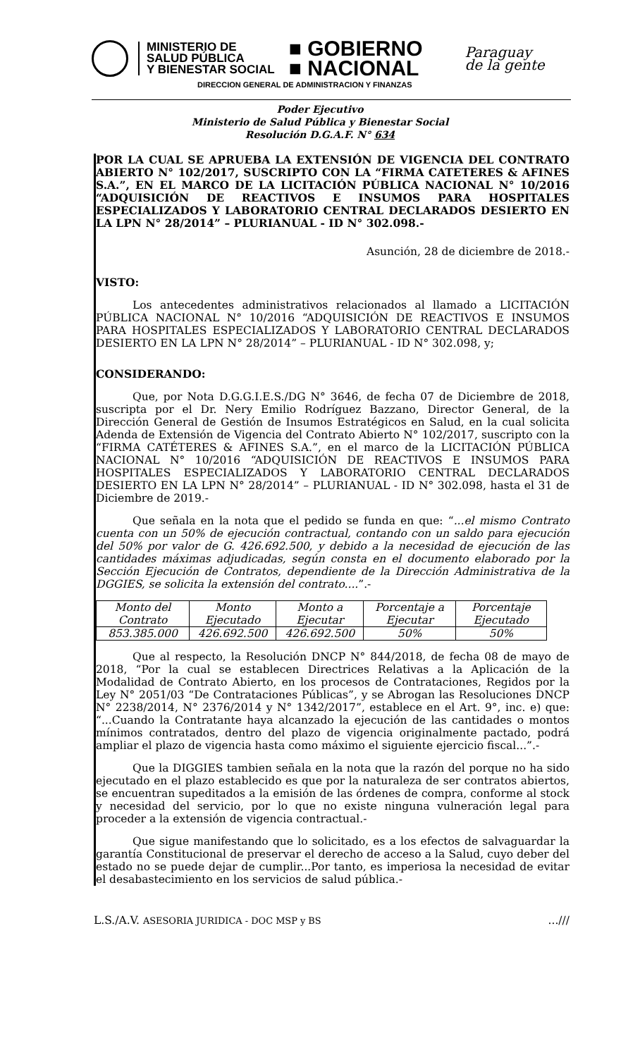MINISTERIO DE
SALUD PÚBLICA
Y BIENESTAR SOCIAL
■ GOBIERNO
■ NACIONAL
Paraguay
de la gente
DIRECCION GENERAL DE ADMINISTRACION Y FINANZAS
Poder Ejecutivo
Ministerio de Salud Pública y Bienestar Social
Resolución D.G.A.F. N° 634
POR LA CUAL SE APRUEBA LA EXTENSIÓN DE VIGENCIA DEL CONTRATO ABIERTO N° 102/2017, SUSCRIPTO CON LA “FIRMA CATETERES & AFINES S.A.”, EN EL MARCO DE LA LICITACIÓN PÚBLICA NACIONAL N° 10/2016 “ADQUISICIÓN DE REACTIVOS E INSUMOS PARA HOSPITALES ESPECIALIZADOS Y LABORATORIO CENTRAL DECLARADOS DESIERTO EN LA LPN N° 28/2014” – PLURIANUAL - ID N° 302.098.-
Asunción, 28 de diciembre de 2018.-
VISTO:
Los antecedentes administrativos relacionados al llamado a LICITACIÓN PÚBLICA NACIONAL N° 10/2016 “ADQUISICIÓN DE REACTIVOS E INSUMOS PARA HOSPITALES ESPECIALIZADOS Y LABORATORIO CENTRAL DECLARADOS DESIERTO EN LA LPN N° 28/2014” – PLURIANUAL - ID N° 302.098, y;
CONSIDERANDO:
Que, por Nota D.G.G.I.E.S./DG N° 3646, de fecha 07 de Diciembre de 2018, suscripta por el Dr. Nery Emilio Rodríguez Bazzano, Director General, de la Dirección General de Gestión de Insumos Estratégicos en Salud, en la cual solicita Adenda de Extensión de Vigencia del Contrato Abierto N° 102/2017, suscripto con la “FIRMA CATÉTERES & AFINES S.A.”, en el marco de la LICITACIÓN PÚBLICA NACIONAL N° 10/2016 “ADQUISICIÓN DE REACTIVOS E INSUMOS PARA HOSPITALES ESPECIALIZADOS Y LABORATORIO CENTRAL DECLARADOS DESIERTO EN LA LPN N° 28/2014” – PLURIANUAL - ID N° 302.098, hasta el 31 de Diciembre de 2019.-
Que señala en la nota que el pedido se funda en que: “...el mismo Contrato cuenta con un 50% de ejecución contractual, contando con un saldo para ejecución del 50% por valor de G. 426.692.500, y debido a la necesidad de ejecución de las cantidades máximas adjudicadas, según consta en el documento elaborado por la Sección Ejecución de Contratos, dependiente de la Dirección Administrativa de la DGGIES, se solicita la extensión del contrato....”.-
| Monto del Contrato | Monto Ejecutado | Monto a Ejecutar | Porcentaje a Ejecutar | Porcentaje Ejecutado |
| --- | --- | --- | --- | --- |
| 853.385.000 | 426.692.500 | 426.692.500 | 50% | 50% |
Que al respecto, la Resolución DNCP N° 844/2018, de fecha 08 de mayo de 2018, “Por la cual se establecen Directrices Relativas a la Aplicación de la Modalidad de Contrato Abierto, en los procesos de Contrataciones, Regidos por la Ley N° 2051/03 “De Contrataciones Públicas”, y se Abrogan las Resoluciones DNCP N° 2238/2014, N° 2376/2014 y N° 1342/2017”, establece en el Art. 9°, inc. e) que: “...Cuando la Contratante haya alcanzado la ejecución de las cantidades o montos mínimos contratados, dentro del plazo de vigencia originalmente pactado, podrá ampliar el plazo de vigencia hasta como máximo el siguiente ejercicio fiscal...”.-
Que la DIGGIES tambien señala en la nota que la razón del porque no ha sido ejecutado en el plazo establecido es que por la naturaleza de ser contratos abiertos, se encuentran supeditados a la emisión de las órdenes de compra, conforme al stock y necesidad del servicio, por lo que no existe ninguna vulneración legal para proceder a la extensión de vigencia contractual.-
Que sigue manifestando que lo solicitado, es a los efectos de salvaguardar la garantía Constitucional de preservar el derecho de acceso a la Salud, cuyo deber del estado no se puede dejar de cumplir...Por tanto, es imperiosa la necesidad de evitar el desabastecimiento en los servicios de salud pública.-
L.S./A.V. ASESORIA JURIDICA - DOC MSP y BS...///